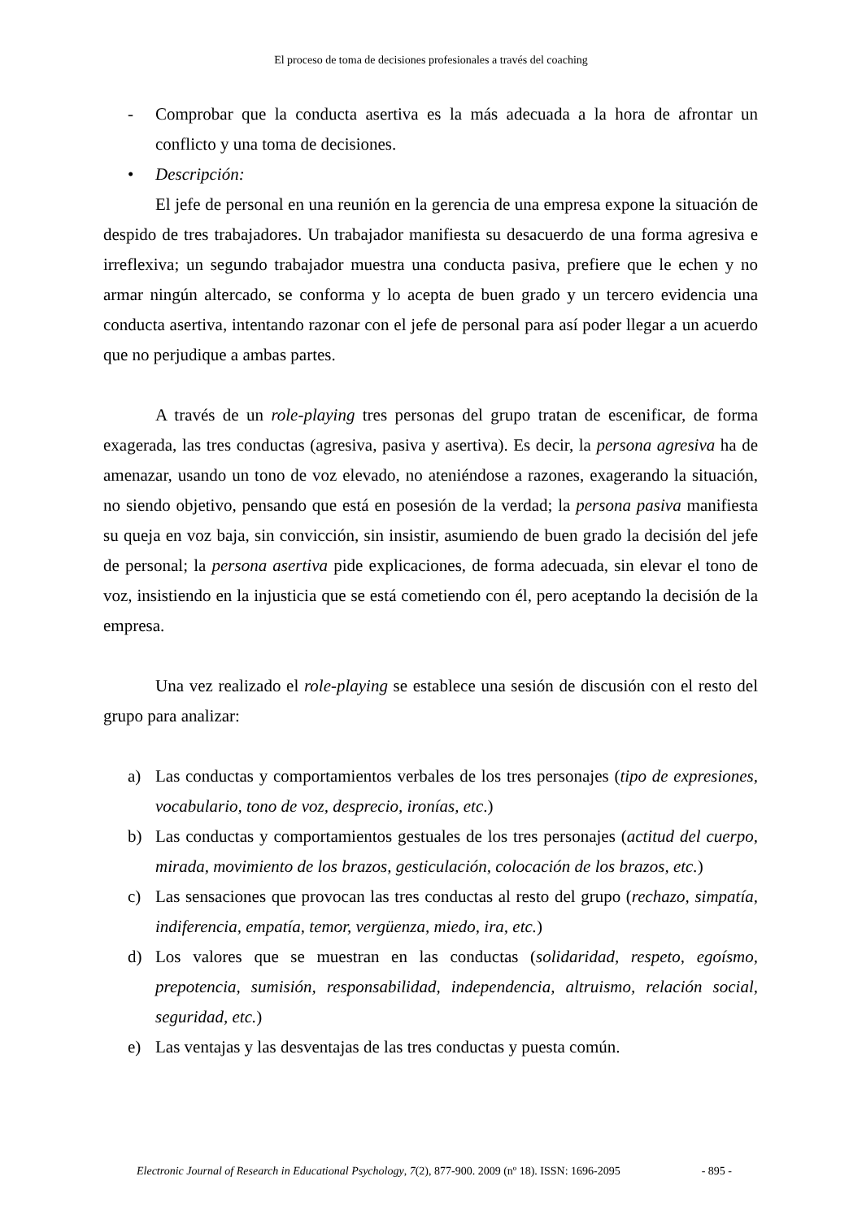El proceso de toma de decisiones profesionales a través del coaching
- Comprobar que la conducta asertiva es la más adecuada a la hora de afrontar un conflicto y una toma de decisiones.
• Descripción:
El jefe de personal en una reunión en la gerencia de una empresa expone la situación de despido de tres trabajadores. Un trabajador manifiesta su desacuerdo de una forma agresiva e irreflexiva; un segundo trabajador muestra una conducta pasiva, prefiere que le echen y no armar ningún altercado, se conforma y lo acepta de buen grado y un tercero evidencia una conducta asertiva, intentando razonar con el jefe de personal para así poder llegar a un acuerdo que no perjudique a ambas partes.
A través de un role-playing tres personas del grupo tratan de escenificar, de forma exagerada, las tres conductas (agresiva, pasiva y asertiva). Es decir, la persona agresiva ha de amenazar, usando un tono de voz elevado, no ateniéndose a razones, exagerando la situación, no siendo objetivo, pensando que está en posesión de la verdad; la persona pasiva manifiesta su queja en voz baja, sin convicción, sin insistir, asumiendo de buen grado la decisión del jefe de personal; la persona asertiva pide explicaciones, de forma adecuada, sin elevar el tono de voz, insistiendo en la injusticia que se está cometiendo con él, pero aceptando la decisión de la empresa.
Una vez realizado el role-playing se establece una sesión de discusión con el resto del grupo para analizar:
a) Las conductas y comportamientos verbales de los tres personajes (tipo de expresiones, vocabulario, tono de voz, desprecio, ironías, etc.)
b) Las conductas y comportamientos gestuales de los tres personajes (actitud del cuerpo, mirada, movimiento de los brazos, gesticulación, colocación de los brazos, etc.)
c) Las sensaciones que provocan las tres conductas al resto del grupo (rechazo, simpatía, indiferencia, empatía, temor, vergüenza, miedo, ira, etc.)
d) Los valores que se muestran en las conductas (solidaridad, respeto, egoísmo, prepotencia, sumisión, responsabilidad, independencia, altruismo, relación social, seguridad, etc.)
e) Las ventajas y las desventajas de las tres conductas y puesta común.
Electronic Journal of Research in Educational Psychology, 7(2), 877-900. 2009 (nº 18). ISSN: 1696-2095 - 895 -